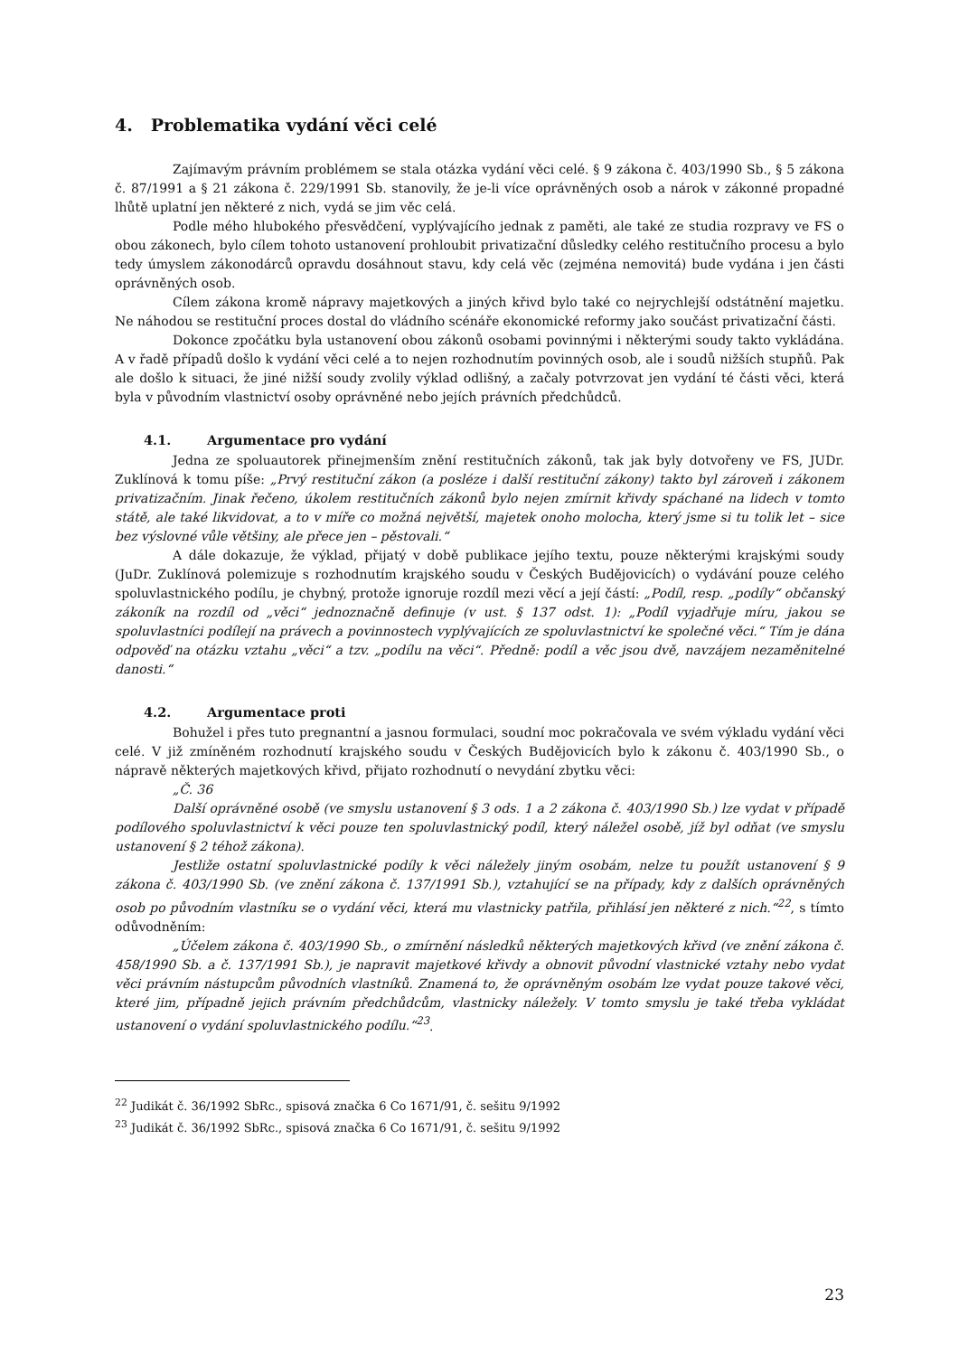4. Problematika vydání věci celé
Zajímavým právním problémem se stala otázka vydání věci celé. § 9 zákona č. 403/1990 Sb., § 5 zákona č. 87/1991 a § 21 zákona č. 229/1991 Sb. stanovily, že je-li více oprávněných osob a nárok v zákonné propadné lhůtě uplatní jen některé z nich, vydá se jim věc celá.
Podle mého hlubokého přesvědčení, vyplývajícího jednak z paměti, ale také ze studia rozpravy ve FS o obou zákonech, bylo cílem tohoto ustanovení prohloubit privatizační důsledky celého restitučního procesu a bylo tedy úmyslem zákonodárců opravdu dosáhnout stavu, kdy celá věc (zejména nemovitá) bude vydána i jen části oprávněných osob.
Cílem zákona kromě nápravy majetkových a jiných křivd bylo také co nejrychlejší odstátnění majetku. Ne náhodou se restituční proces dostal do vládního scénáře ekonomické reformy jako součást privatizační části.
Dokonce zpočátku byla ustanovení obou zákonů osobami povinnými i některými soudy takto vykládána. A v řadě případů došlo k vydání věci celé a to nejen rozhodnutím povinných osob, ale i soudů nižších stupňů. Pak ale došlo k situaci, že jiné nižší soudy zvolily výklad odlišný, a začaly potvrzovat jen vydání té části věci, která byla v původním vlastnictví osoby oprávněné nebo jejích právních předchůdců.
4.1. Argumentace pro vydání
Jedna ze spoluautorek přinejmenším znění restitučních zákonů, tak jak byly dotvořeny ve FS, JUDr. Zuklínová k tomu píše: „Prvý restituční zákon (a posléze i další restituční zákony) takto byl zároveň i zákonem privatizačním. Jinak řečeno, úkolem restitučních zákonů bylo nejen zmírnit křivdy spáchané na lidech v tomto státě, ale také likvidovat, a to v míře co možná největší, majetek onoho molocha, který jsme si tu tolik let – sice bez výslovné vůle většiny, ale přece jen – pěstovali.“
A dále dokazuje, že výklad, přijatý v době publikace jejího textu, pouze některými krajskými soudy (JuDr. Zuklínová polemizuje s rozhodnutím krajského soudu v Českých Budějovicích) o vydávání pouze celého spoluvlastnického podílu, je chybný, protože ignoruje rozdíl mezi věcí a její částí: „Podíl, resp. „podíly“ občanský zákoník na rozdíl od „věci“ jednoznačně definuje (v ust. § 137 odst. 1): „Podíl vyjadřuje míru, jakou se spoluvlastníci podílejí na právech a povinnostech vyplývajících ze spoluvlastnictví ke společné věci.“ Tím je dána odpověď na otázku vztahu „věci“ a tzv. „podílu na věci“. Předně: podíl a věc jsou dvě, navzájem nezaměnitelné danosti.“
4.2. Argumentace proti
Bohužel i přes tuto pregnantní a jasnou formulaci, soudní moc pokračovala ve svém výkladu vydání věci celé. V již zmíněném rozhodnutí krajského soudu v Českých Budějovicích bylo k zákonu č. 403/1990 Sb., o nápravě některých majetkových křivd, přijato rozhodnutí o nevydání zbytku věci:
„Č. 36
Další oprávněné osobě (ve smyslu ustanovení § 3 ods. 1 a 2 zákona č. 403/1990 Sb.) lze vydat v případě podílového spoluvlastnictví k věci pouze ten spoluvlastnický podíl, který náležel osobě, jíž byl odňat (ve smyslu ustanovení § 2 téhož zákona).
Jestliže ostatní spoluvlastnické podíly k věci náležely jiným osobám, nelze tu použít ustanovení § 9 zákona č. 403/1990 Sb. (ve znění zákona č. 137/1991 Sb.), vztahující se na případy, kdy z dalších oprávněných osob po původním vlastníku se o vydání věci, která mu vlastnicky patřila, přihlásí jen některé z nich.“<sup>22</sup>, s tímto odůvodněním:
„Účelem zákona č. 403/1990 Sb., o zmírnění následků některých majetkových křivd (ve znění zákona č. 458/1990 Sb. a č. 137/1991 Sb.), je napravit majetkové křivdy a obnovit původní vlastnické vztahy nebo vydat věci právním nástupcům původních vlastníků. Znamená to, že oprávněným osobám lze vydat pouze takové věci, které jim, případně jejich právním předchůdcům, vlastnicky náležely. V tomto smyslu je také třeba vykládat ustanovení o vydání spoluvlastnického podílu.“<sup>23</sup>.
<sup>22</sup> Judikát č. 36/1992 SbRc., spisová značka 6 Co 1671/91, č. sešitu 9/1992
<sup>23</sup> Judikát č. 36/1992 SbRc., spisová značka 6 Co 1671/91, č. sešitu 9/1992
23